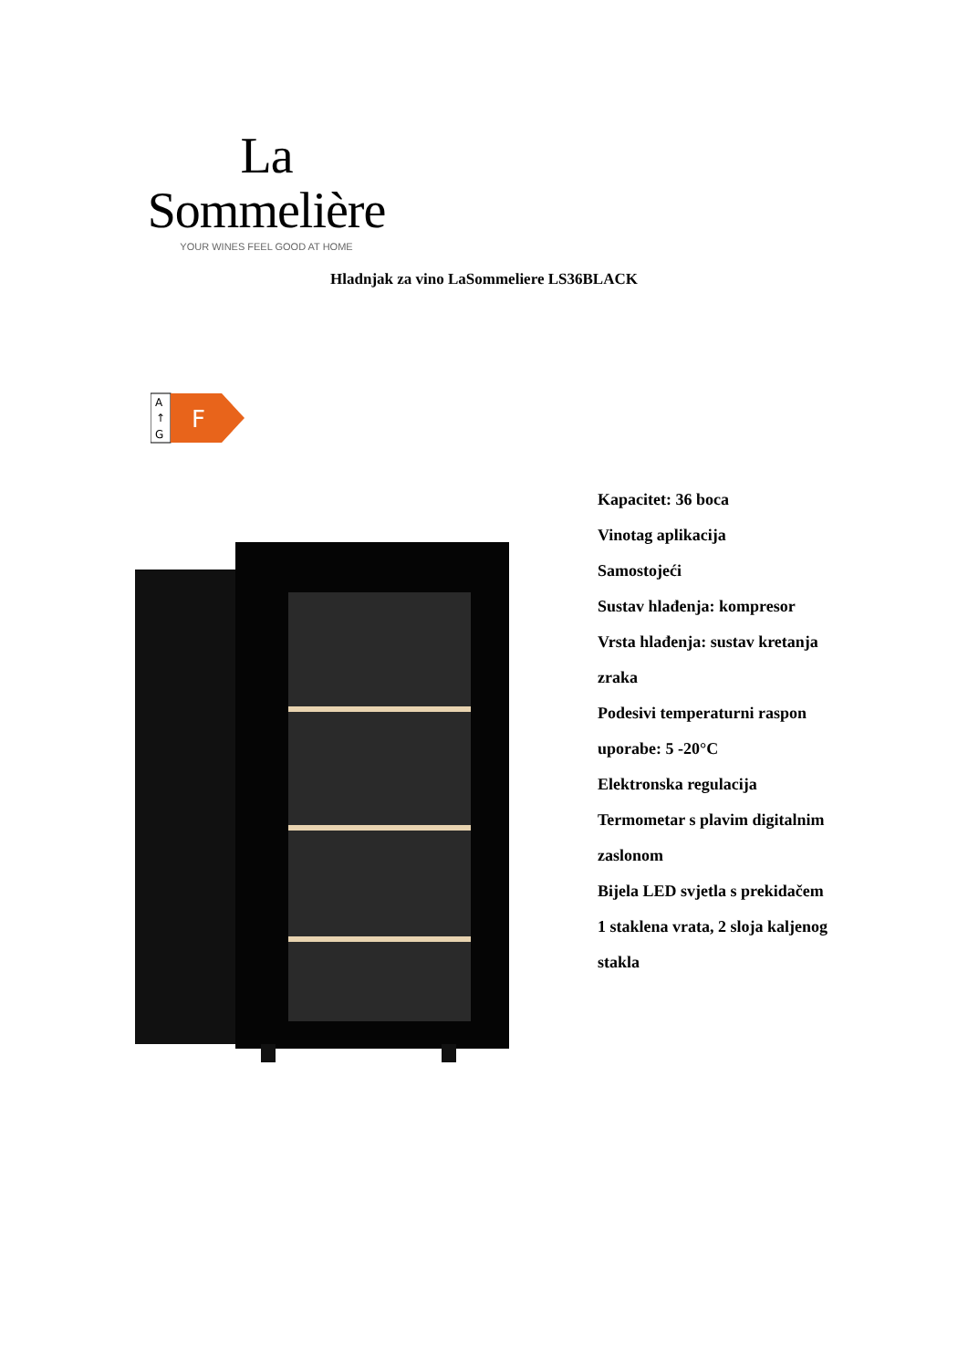La Sommelière
YOUR WINES FEEL GOOD AT HOME
Hladnjak za vino LaSommeliere LS36BLACK
A
↑
G
F
Kapacitet: 36 boca
Vinotag aplikacija
Samostojeći
Sustav hlađenja: kompresor
Vrsta hlađenja: sustav kretanja zraka
Podesivi temperaturni raspon uporabe: 5 -20°C
Elektronska regulacija
Termometar s plavim digitalnim zaslonom
Bijela LED svjetla s prekidačem
1 staklena vrata, 2 sloja kaljenog stakla